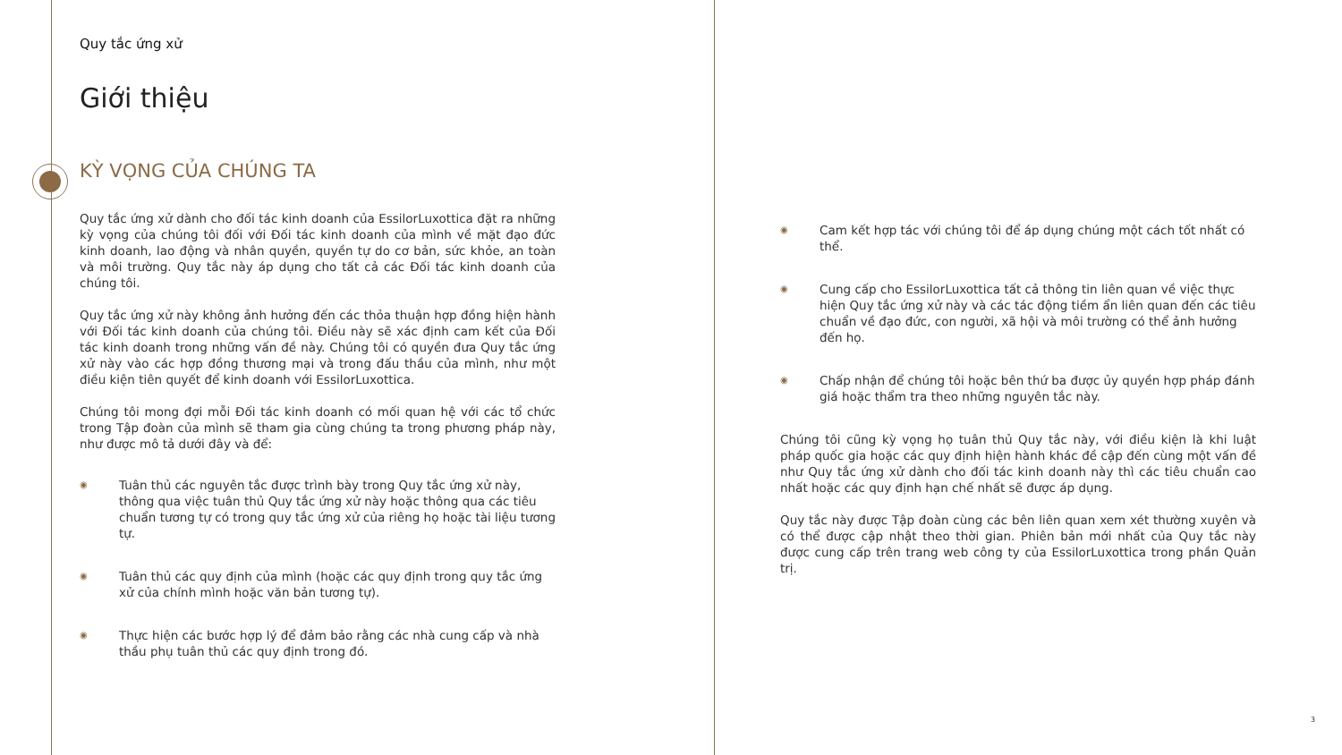Quy tắc ứng xử
Giới thiệu
KỲ VỌNG CỦA CHÚNG TA
Quy tắc ứng xử dành cho đối tác kinh doanh của EssilorLuxottica đặt ra những kỳ vọng của chúng tôi đối với Đối tác kinh doanh của mình về mặt đạo đức kinh doanh, lao động và nhân quyền, quyền tự do cơ bản, sức khỏe, an toàn và môi trường. Quy tắc này áp dụng cho tất cả các Đối tác kinh doanh của chúng tôi.
Quy tắc ứng xử này không ảnh hưởng đến các thỏa thuận hợp đồng hiện hành với Đối tác kinh doanh của chúng tôi. Điều này sẽ xác định cam kết của Đối tác kinh doanh trong những vấn đề này. Chúng tôi có quyền đưa Quy tắc ứng xử này vào các hợp đồng thương mại và trong đấu thầu của mình, như một điều kiện tiên quyết để kinh doanh với EssilorLuxottica.
Chúng tôi mong đợi mỗi Đối tác kinh doanh có mối quan hệ với các tổ chức trong Tập đoàn của mình sẽ tham gia cùng chúng ta trong phương pháp này, như được mô tả dưới đây và để:
◉ Tuân thủ các nguyên tắc được trình bày trong Quy tắc ứng xử này, thông qua việc tuân thủ Quy tắc ứng xử này hoặc thông qua các tiêu chuẩn tương tự có trong quy tắc ứng xử của riêng họ hoặc tài liệu tương tự.
◉ Tuân thủ các quy định của mình (hoặc các quy định trong quy tắc ứng xử của chính mình hoặc văn bản tương tự).
◉ Thực hiện các bước hợp lý để đảm bảo rằng các nhà cung cấp và nhà thầu phụ tuân thủ các quy định trong đó.
◉ Cam kết hợp tác với chúng tôi để áp dụng chúng một cách tốt nhất có thể.
◉ Cung cấp cho EssilorLuxottica tất cả thông tin liên quan về việc thực hiện Quy tắc ứng xử này và các tác động tiềm ẩn liên quan đến các tiêu chuẩn về đạo đức, con người, xã hội và môi trường có thể ảnh hưởng đến họ.
◉ Chấp nhận để chúng tôi hoặc bên thứ ba được ủy quyền hợp pháp đánh giá hoặc thẩm tra theo những nguyên tắc này.
Chúng tôi cũng kỳ vọng họ tuân thủ Quy tắc này, với điều kiện là khi luật pháp quốc gia hoặc các quy định hiện hành khác đề cập đến cùng một vấn đề như Quy tắc ứng xử dành cho đối tác kinh doanh này thì các tiêu chuẩn cao nhất hoặc các quy định hạn chế nhất sẽ được áp dụng.
Quy tắc này được Tập đoàn cùng các bên liên quan xem xét thường xuyên và có thể được cập nhật theo thời gian. Phiên bản mới nhất của Quy tắc này được cung cấp trên trang web công ty của EssilorLuxottica trong phần Quản trị.
3